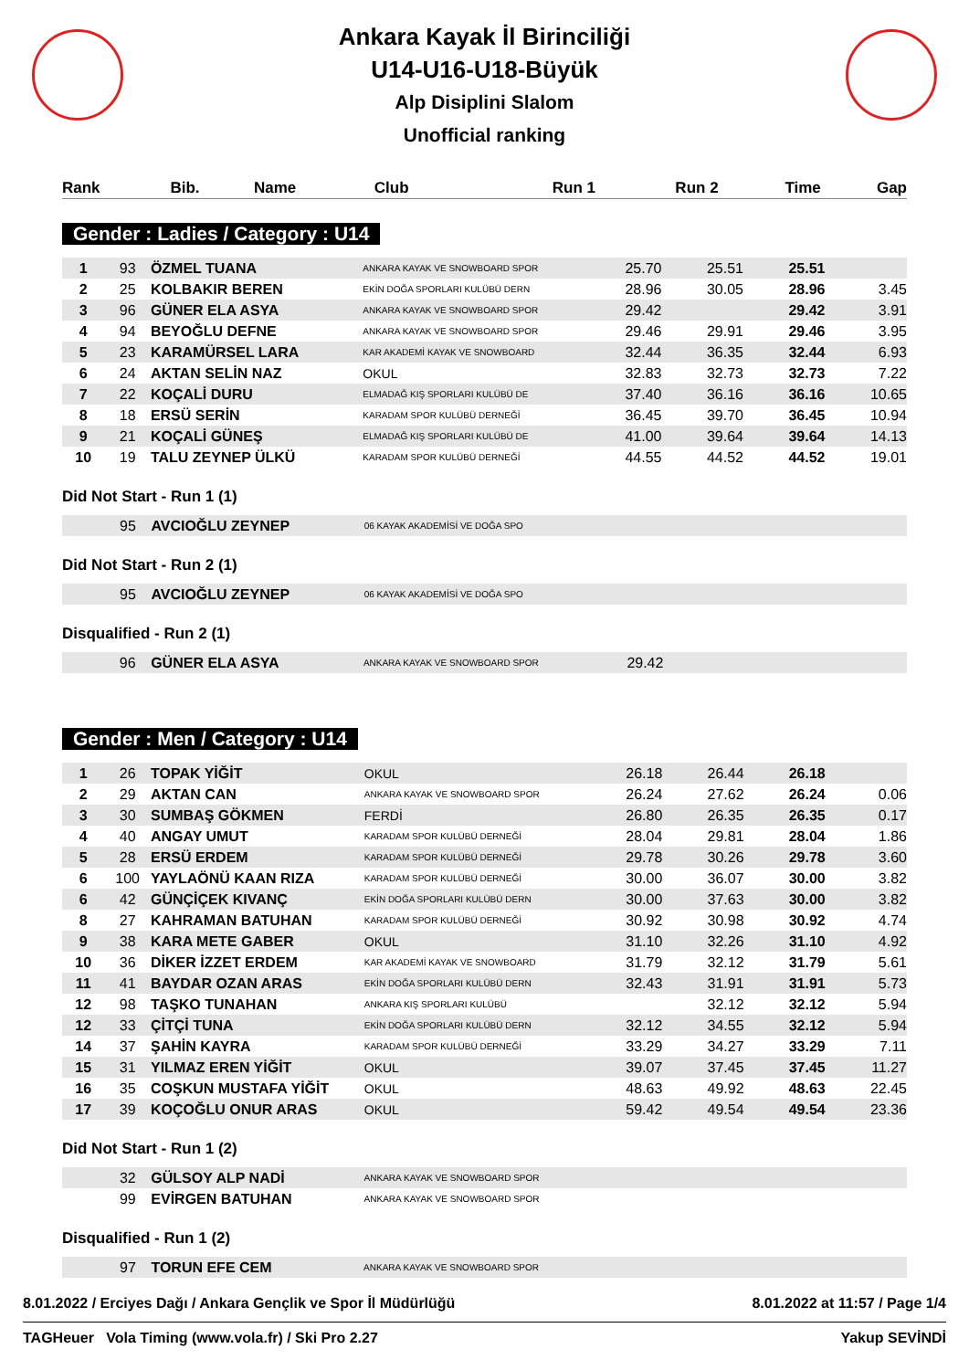Ankara Kayak İl Birinciliği
U14-U16-U18-Büyük
Alp Disiplini Slalom
Unofficial ranking
| Rank | Bib. | Name | Club | Run 1 | Run 2 | Time | Gap |
| --- | --- | --- | --- | --- | --- | --- | --- |
Gender : Ladies / Category : U14
| 1 | 93 | ÖZMEL TUANA | ANKARA KAYAK VE SNOWBOARD SPOR | 25.70 | 25.51 | 25.51 | |
| 2 | 25 | KOLBAKIR BEREN | EKİN DOĞA SPORLARI KULÜBÜ DERN | 28.96 | 30.05 | 28.96 | 3.45 |
| 3 | 96 | GÜNER ELA ASYA | ANKARA KAYAK VE SNOWBOARD SPOR | 29.42 | | 29.42 | 3.91 |
| 4 | 94 | BEYOĞLU DEFNE | ANKARA KAYAK VE SNOWBOARD SPOR | 29.46 | 29.91 | 29.46 | 3.95 |
| 5 | 23 | KARAMÜRSEL LARA | KAR AKADEMİ KAYAK VE SNOWBOARD | 32.44 | 36.35 | 32.44 | 6.93 |
| 6 | 24 | AKTAN SELİN NAZ | OKUL | 32.83 | 32.73 | 32.73 | 7.22 |
| 7 | 22 | KOÇALİ DURU | ELMADAĞ KIŞ SPORLARI KULÜBÜ DE | 37.40 | 36.16 | 36.16 | 10.65 |
| 8 | 18 | ERSÜ SERİN | KARADAM SPOR KULÜBÜ DERNEĞİ | 36.45 | 39.70 | 36.45 | 10.94 |
| 9 | 21 | KOÇALİ GÜNEŞ | ELMADAĞ KIŞ SPORLARI KULÜBÜ DE | 41.00 | 39.64 | 39.64 | 14.13 |
| 10 | 19 | TALU ZEYNEP ÜLKÜ | KARADAM SPOR KULÜBÜ DERNEĞİ | 44.55 | 44.52 | 44.52 | 19.01 |
Did Not Start - Run 1 (1)
| | 95 | AVCIOĞLU ZEYNEP | 06 KAYAK AKADEMİSİ VE DOĞA SPO | | | | |
Did Not Start - Run 2 (1)
| | 95 | AVCIOĞLU ZEYNEP | 06 KAYAK AKADEMİSİ VE DOĞA SPO | | | | |
Disqualified - Run 2 (1)
| | 96 | GÜNER ELA ASYA | ANKARA KAYAK VE SNOWBOARD SPOR | 29.42 | | | |
Gender : Men / Category : U14
| 1 | 26 | TOPAK YİĞİT | OKUL | 26.18 | 26.44 | 26.18 | |
| 2 | 29 | AKTAN CAN | ANKARA KAYAK VE SNOWBOARD SPOR | 26.24 | 27.62 | 26.24 | 0.06 |
| 3 | 30 | SUMBAŞ GÖKMEN | FERDİ | 26.80 | 26.35 | 26.35 | 0.17 |
| 4 | 40 | ANGAY UMUT | KARADAM SPOR KULÜBÜ DERNEĞİ | 28.04 | 29.81 | 28.04 | 1.86 |
| 5 | 28 | ERSÜ ERDEM | KARADAM SPOR KULÜBÜ DERNEĞİ | 29.78 | 30.26 | 29.78 | 3.60 |
| 6 | 100 | YAYLAÖNÜ KAAN RIZA | KARADAM SPOR KULÜBÜ DERNEĞİ | 30.00 | 36.07 | 30.00 | 3.82 |
| 6 | 42 | GÜNÇİÇEK KIVANÇ | EKİN DOĞA SPORLARI KULÜBÜ DERN | 30.00 | 37.63 | 30.00 | 3.82 |
| 8 | 27 | KAHRAMAN BATUHAN | KARADAM SPOR KULÜBÜ DERNEĞİ | 30.92 | 30.98 | 30.92 | 4.74 |
| 9 | 38 | KARA METE GABER | OKUL | 31.10 | 32.26 | 31.10 | 4.92 |
| 10 | 36 | DİKER İZZET ERDEM | KAR AKADEMİ KAYAK VE SNOWBOARD | 31.79 | 32.12 | 31.79 | 5.61 |
| 11 | 41 | BAYDAR OZAN ARAS | EKİN DOĞA SPORLARI KULÜBÜ DERN | 32.43 | 31.91 | 31.91 | 5.73 |
| 12 | 98 | TAŞKO TUNAHAN | ANKARA KIŞ SPORLARI KULÜBÜ | | 32.12 | 32.12 | 5.94 |
| 12 | 33 | ÇİTÇİ TUNA | EKİN DOĞA SPORLARI KULÜBÜ DERN | 32.12 | 34.55 | 32.12 | 5.94 |
| 14 | 37 | ŞAHİN KAYRA | KARADAM SPOR KULÜBÜ DERNEĞİ | 33.29 | 34.27 | 33.29 | 7.11 |
| 15 | 31 | YILMAZ EREN YİĞİT | OKUL | 39.07 | 37.45 | 37.45 | 11.27 |
| 16 | 35 | COŞKUN MUSTAFA YİĞİT | OKUL | 48.63 | 49.92 | 48.63 | 22.45 |
| 17 | 39 | KOÇOĞLU ONUR ARAS | OKUL | 59.42 | 49.54 | 49.54 | 23.36 |
Did Not Start - Run 1 (2)
| | 32 | GÜLSOY ALP NADİ | ANKARA KAYAK VE SNOWBOARD SPOR | | | | |
| | 99 | EVİRGEN BATUHAN | ANKARA KAYAK VE SNOWBOARD SPOR | | | | |
Disqualified - Run 1 (2)
| | 97 | TORUN EFE CEM | ANKARA KAYAK VE SNOWBOARD SPOR | | | | |
8.01.2022 / Erciyes Dağı / Ankara Gençlik ve Spor İl Müdürlüğü 8.01.2022 at 11:57 / Page 1/4
TAGHeuer Vola Timing (www.vola.fr) / Ski Pro 2.27 Yakup SEVİNDİ